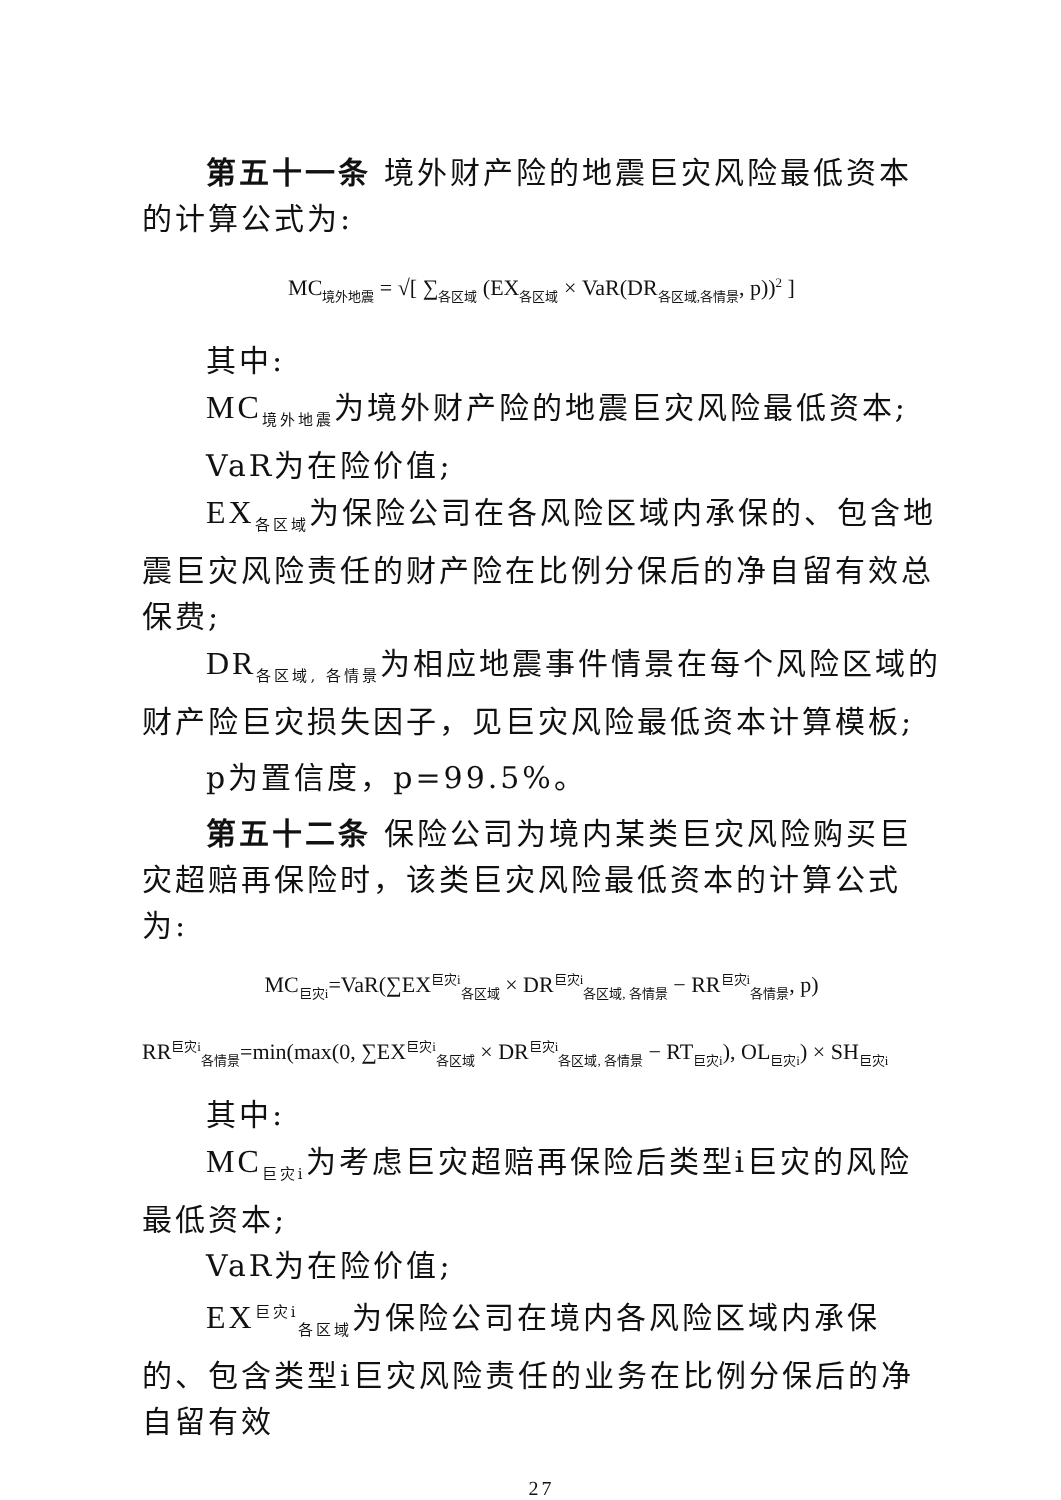第五十一条 境外财产险的地震巨灾风险最低资本的计算公式为:
MC<sub>境外地震</sub> = √[ ∑<sub>各区域</sub> (EX<sub>各区域</sub> × VaR(DR<sub>各区域,各情景</sub>, p))<sup>2</sup> ]
其中:
MC<sub>境外地震</sub>为境外财产险的地震巨灾风险最低资本;
VaR为在险价值;
EX<sub>各区域</sub>为保险公司在各风险区域内承保的、包含地震巨灾风险责任的财产险在比例分保后的净自留有效总保费;
DR<sub>各区域, 各情景</sub>为相应地震事件情景在每个风险区域的财产险巨灾损失因子，见巨灾风险最低资本计算模板;
p为置信度，p=99.5%。
第五十二条 保险公司为境内某类巨灾风险购买巨灾超赔再保险时，该类巨灾风险最低资本的计算公式为:
MC<sub>巨灾i</sub>=VaR(∑EX<sup>巨灾i</sup><sub>各区域</sub> × DR<sup>巨灾i</sup><sub>各区域, 各情景</sub> − RR<sup>巨灾i</sup><sub>各情景</sub>, p)
RR<sup>巨灾i</sup><sub>各情景</sub>=min(max(0, ∑EX<sup>巨灾i</sup><sub>各区域</sub> × DR<sup>巨灾i</sup><sub>各区域, 各情景</sub> − RT<sub>巨灾i</sub>), OL<sub>巨灾i</sub>) × SH<sub>巨灾i</sub>
其中:
MC<sub>巨灾i</sub>为考虑巨灾超赔再保险后类型i巨灾的风险最低资本;
VaR为在险价值;
EX<sup>巨灾i</sup><sub>各区域</sub>为保险公司在境内各风险区域内承保的、包含类型i巨灾风险责任的业务在比例分保后的净自留有效
27